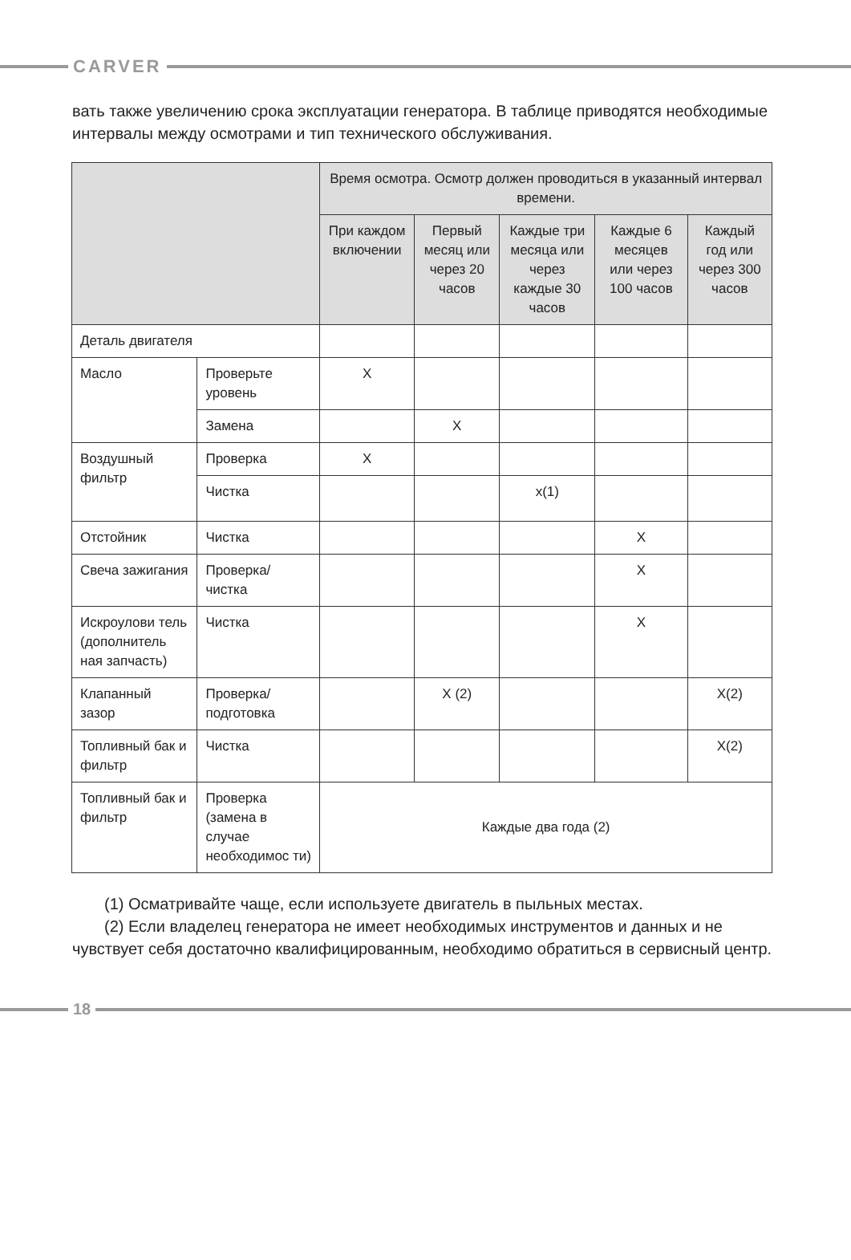CARVER
вать также увеличению срока эксплуатации генератора. В таблице приводятся необходимые интервалы между осмотрами и тип технического обслуживания.
| | | Время осмотра. Осмотр должен проводиться в указанный интервал времени. | | | | |
| --- | --- | --- | --- | --- | --- | --- |
| | | При каждом включении | Первый месяц или через 20 часов | Каждые три месяца или через каждые 30 часов | Каждые 6 месяцев или через 100 часов | Каждый год или через 300 часов |
| Деталь двигателя | | | | | | |
| Масло | Проверьте уровень | X | | | | |
| | Замена | | X | | | |
| Воздушный фильтр | Проверка | X | | | | |
| | Чистка | | | x(1) | | |
| Отстойник | Чистка | | | | X | |
| Свеча зажигания | Проверка/ чистка | | | | X | |
| Искроулови тель (дополнитель ная запчасть) | Чистка | | | | X | |
| Клапанный зазор | Проверка/ подготовка | | X (2) | | | X(2) |
| Топливный бак и фильтр | Чистка | | | | | X(2) |
| Топливный бак и фильтр | Проверка (замена в случае необходимос ти) | Каждые два года (2) | | | | |
(1) Осматривайте чаще, если используете двигатель в пыльных местах.
(2) Если владелец генератора не имеет необходимых инструментов и данных и не чувствует себя достаточно квалифицированным, необходимо обратиться в сервисный центр.
18